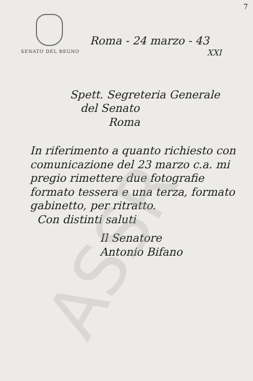ASSR
7
SENATO DEL REGNO
Roma - 24 marzo - 43
XXI
Spett. Segreteria Generale
del Senato
Roma
In riferimento a quanto richiesto con comunicazione del 23 marzo c.a. mi pregio rimettere due fotografie formato tessera e una terza, formato gabinetto, per ritratto.
Con distinti saluti
Il Senatore
Antonio Bifano